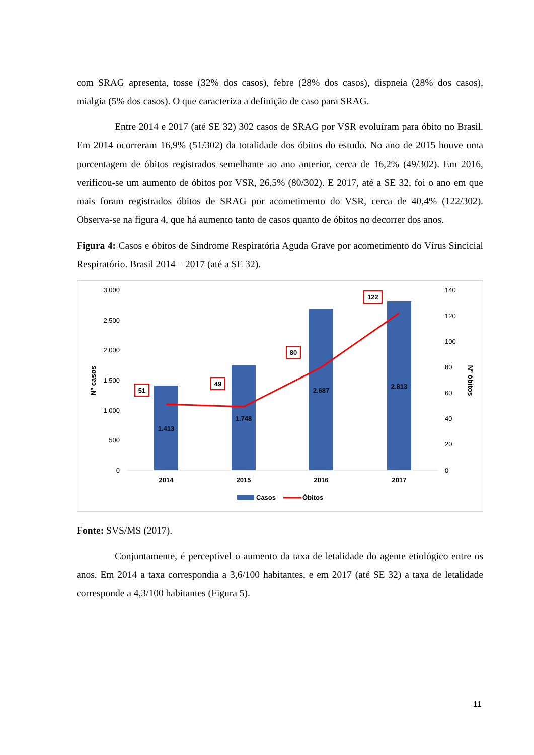com SRAG apresenta, tosse (32% dos casos), febre (28% dos casos), dispneia (28% dos casos), mialgia (5% dos casos). O que caracteriza a definição de caso para SRAG.
Entre 2014 e 2017 (até SE 32) 302 casos de SRAG por VSR evoluíram para óbito no Brasil. Em 2014 ocorreram 16,9% (51/302) da totalidade dos óbitos do estudo. No ano de 2015 houve uma porcentagem de óbitos registrados semelhante ao ano anterior, cerca de 16,2% (49/302). Em 2016, verificou-se um aumento de óbitos por VSR, 26,5% (80/302). E 2017, até a SE 32, foi o ano em que mais foram registrados óbitos de SRAG por acometimento do VSR, cerca de 40,4% (122/302). Observa-se na figura 4, que há aumento tanto de casos quanto de óbitos no decorrer dos anos.
Figura 4: Casos e óbitos de Síndrome Respiratória Aguda Grave por acometimento do Vírus Sincicial Respiratório. Brasil 2014 – 2017 (até a SE 32).
3.000
2.500
2.000
1.500
1.000
500
0
140
120
100
80
60
40
20
0
Nº casos
Nº óbitos
1.413
1.748
2.687
2.813
2014
2015
2016
2017
51
49
80
122
Casos
Óbitos
Fonte: SVS/MS (2017).
Conjuntamente, é perceptível o aumento da taxa de letalidade do agente etiológico entre os anos. Em 2014 a taxa correspondia a 3,6/100 habitantes, e em 2017 (até SE 32) a taxa de letalidade corresponde a 4,3/100 habitantes (Figura 5).
11